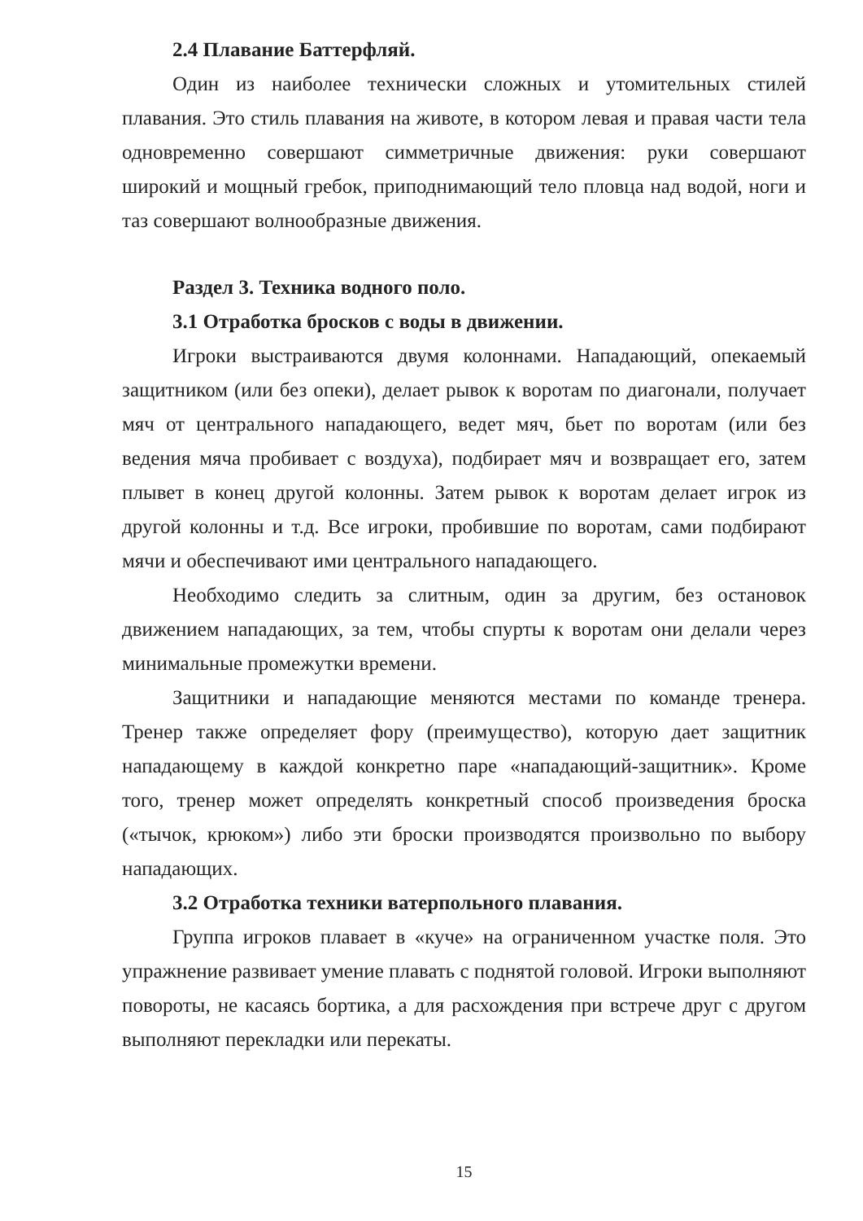2.4 Плавание Баттерфляй.
Один из наиболее технически сложных и утомительных стилей плавания. Это стиль плавания на животе, в котором левая и правая части тела одновременно совершают симметричные движения: руки совершают широкий и мощный гребок, приподнимающий тело пловца над водой, ноги и таз совершают волнообразные движения.
Раздел 3. Техника водного поло.
3.1 Отработка бросков с воды в движении.
Игроки выстраиваются двумя колоннами. Нападающий, опекаемый защитником (или без опеки), делает рывок к воротам по диагонали, получает мяч от центрального нападающего, ведет мяч, бьет по воротам (или без ведения мяча пробивает с воздуха), подбирает мяч и возвращает его, затем плывет в конец другой колонны. Затем рывок к воротам делает игрок из другой колонны и т.д. Все игроки, пробившие по воротам, сами подбирают мячи и обеспечивают ими центрального нападающего.
Необходимо следить за слитным, один за другим, без остановок движением нападающих, за тем, чтобы спурты к воротам они делали через минимальные промежутки времени.
Защитники и нападающие меняются местами по команде тренера. Тренер также определяет фору (преимущество), которую дает защитник нападающему в каждой конкретно паре «нападающий-защитник». Кроме того, тренер может определять конкретный способ произведения броска («тычок, крюком») либо эти броски производятся произвольно по выбору нападающих.
3.2 Отработка техники ватерпольного плавания.
Группа игроков плавает в «куче» на ограниченном участке поля. Это упражнение развивает умение плавать с поднятой головой. Игроки выполняют повороты, не касаясь бортика, а для расхождения при встрече друг с другом выполняют перекладки или перекаты.
15